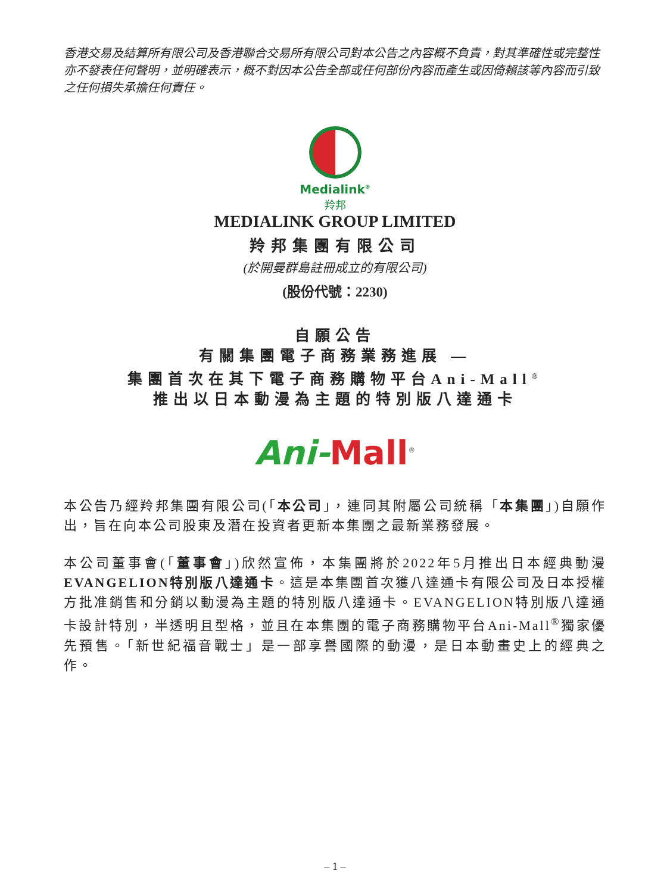香港交易及結算所有限公司及香港聯合交易所有限公司對本公告之內容概不負責，對其準確性或完整性亦不發表任何聲明，並明確表示，概不對因本公告全部或任何部份內容而產生或因倚賴該等內容而引致之任何損失承擔任何責任。
Medialink<sup>®</sup>
羚邦
MEDIALINK GROUP LIMITED
羚邦集團有限公司
(於開曼群島註冊成立的有限公司)
(股份代號：2230)
自願公告
有關集團電子商務業務進展 —
集團首次在其下電子商務購物平台Ani-Mall<sup>®</sup>
推出以日本動漫為主題的特別版八達通卡
Ani-Mall<sup>®</sup>
本公告乃經羚邦集團有限公司(「本公司」，連同其附屬公司統稱「本集團」)自願作出，旨在向本公司股東及潛在投資者更新本集團之最新業務發展。
本公司董事會(「董事會」)欣然宣佈，本集團將於2022年5月推出日本經典動漫EVANGELION特別版八達通卡。這是本集團首次獲八達通卡有限公司及日本授權方批准銷售和分銷以動漫為主題的特別版八達通卡。EVANGELION特別版八達通卡設計特別，半透明且型格，並且在本集團的電子商務購物平台Ani-Mall<sup>®</sup>獨家優先預售。「新世紀福音戰士」是一部享譽國際的動漫，是日本動畫史上的經典之作。
– 1 –